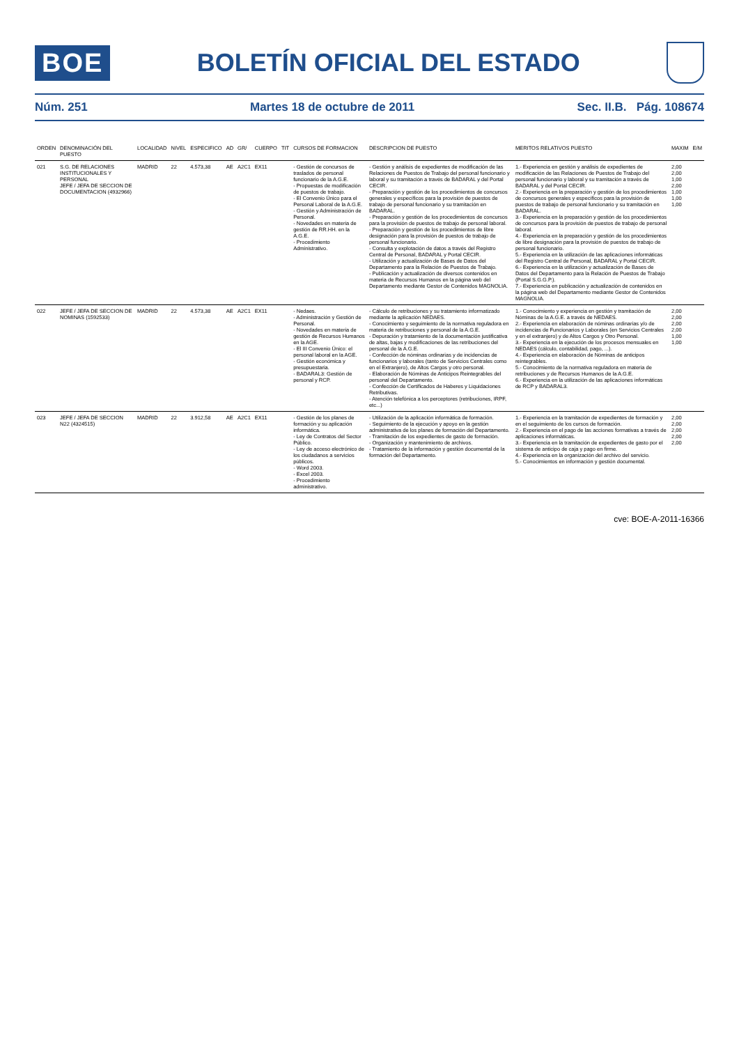BOE
BOLETÍN OFICIAL DEL ESTADO
Núm. 251 Martes 18 de octubre de 2011 Sec. II.B. Pág. 108674
| ORDEN | DENOMINACIÓN DEL PUESTO | LOCALIDAD | NIVEL | ESPECIFICO | AD | GR/ | CUERPO | TIT | CURSOS DE FORMACION | DESCRIPCION DE PUESTO | MERITOS RELATIVOS PUESTO | MAXIM | E/M |
| --- | --- | --- | --- | --- | --- | --- | --- | --- | --- | --- | --- | --- | --- |
| 021 | S.G. DE RELACIONES INSTITUCIONALES Y PERSONAL JEFE / JEFA DE SECCION DE DOCUMENTACION (4932966) | MADRID | 22 | 4.573,38 | AE | A2C1 | EX11 | | - Gestión de concursos de traslados de personal funcionario de la A.G.E. - Propuestas de modificación de puestos de trabajo. - El Convenio Único para el Personal Laboral de la A.G.E. - Gestión y Administración de Personal. - Novedades en materia de gestión de RR.HH. en la A.G.E. - Procedimiento Administrativo. | - Gestión y análisis de expedientes de modificación de las Relaciones de Puestos de Trabajo del personal funcionario y laboral y su tramitación a través de BADARAL y del Portal CECIR. - Preparación y gestión de los procedimientos de concursos generales y específicos para la provisión de puestos de trabajo de personal funcionario y su tramitación en BADARAL. - Preparación y gestión de los procedimientos de concursos para la provisión de puestos de trabajo de personal laboral. - Preparación y gestión de los procedimientos de libre designación para la provisión de puestos de trabajo de personal funcionario. - Consulta y explotación de datos a través del Registro Central de Personal, BADARAL y Portal CECIR. - Utilización y actualización de Bases de Datos del Departamento para la Relación de Puestos de Trabajo. - Publicación y actualización de diversos contenidos en materia de Recursos Humanos en la página web del Departamento mediante Gestor de Contenidos MAGNOLIA. | 1.- Experiencia en gestión y análisis de expedientes de modificación de las Relaciones de Puestos de Trabajo del personal funcionario y laboral y su tramitación a través de BADARAL y del Portal CECIR. 2.- Experiencia en la preparación y gestión de los procedimientos de concursos generales y específicos para la provisión de puestos de trabajo de personal funcionario y su tramitación en BADARAL. 3.- Experiencia en la preparación y gestión de los procedimientos de concursos para la provisión de puestos de trabajo de personal laboral. 4.- Experiencia en la preparación y gestión de los procedimientos de libre designación para la provisión de puestos de trabajo de personal funcionario. 5.- Experiencia en la utilización de las aplicaciones informáticas del Registro Central de Personal, BADARAL y Portal CECIR. 6.- Experiencia en la utilización y actualización de Bases de Datos del Departamento para la Relación de Puestos de Trabajo (Portal S.G.G.P.). 7.- Experiencia en publicación y actualización de contenidos en la página web del Departamento mediante Gestor de Contenidos MAGNOLIA. | 2,00 2,00 1,00 2,00 1,00 1,00 1,00 | |
| 022 | JEFE / JEFA DE SECCION DE NOMINAS (1592533) | MADRID | 22 | 4.573,38 | AE | A2C1 | EX11 | | - Nedaes. - Administración y Gestión de Personal. - Novedades en materia de gestión de Recursos Humanos en la AGE. - El III Convenio Único: el personal laboral en la AGE. - Gestión económica y presupuestaria. - BADARAL3: Gestión de personal y RCP. | - Cálculo de retribuciones y su tratamiento informatizado mediante la aplicación NEDAES. - Conocimiento y seguimiento de la normativa reguladora en materia de retribuciones y personal de la A.G.E. - Depuración y tratamiento de la documentación justificativa de altas, bajas y modificaciones de las retribuciones del personal de la A.G.E. - Confección de nóminas ordinarias y de incidencias de funcionarios y laborales (tanto de Servicios Centrales como en el Extranjero), de Altos Cargos y otro personal. - Elaboración de Nóminas de Anticipos Reintegrables del personal del Departamento. - Confección de Certificados de Haberes y Liquidaciones Retributivas. - Atención telefónica a los perceptores (retribuciones, IRPF, etc...) | 1.- Conocimiento y experiencia en gestión y tramitación de Nóminas de la A.G.E. a través de NEDAES. 2.- Experiencia en elaboración de nóminas ordinarias y/o de incidencias de Funcionarios y Laborales (en Servicios Centrales y en el extranjero) y de Altos Cargos y Otro Personal. 3.- Experiencia en la ejecución de los procesos mensuales en NEDAES (cálculo, contabilidad, pago, ...). 4.- Experiencia en elaboración de Nóminas de anticipos reintegrables. 5.- Conocimiento de la normativa reguladora en materia de retribuciones y de Recursos Humanos de la A.G.E. 6.- Experiencia en la utilización de las aplicaciones informáticas de RCP y BADARAL3. | 2,00 2,00 2,00 2,00 1,00 1,00 | |
| 023 | JEFE / JEFA DE SECCION N22 (4324515) | MADRID | 22 | 3.912,58 | AE | A2C1 | EX11 | | - Gestión de los planes de formación y su aplicación informática. - Ley de Contratos del Sector Público. - Ley de acceso electrónico de los ciudadanos a servicios públicos. - Word 2003. - Excel 2003. - Procedimiento administrativo. | - Utilización de la aplicación informática de formación. - Seguimiento de la ejecución y apoyo en la gestión administrativa de los planes de formación del Departamento. - Tramitación de los expedientes de gasto de formación. - Organización y mantenimiento de archivos. - Tratamiento de la información y gestión documental de la formación del Departamento. | 1.- Experiencia en la tramitación de expedientes de formación y en el seguimiento de los cursos de formación. 2.- Experiencia en el pago de las acciones formativas a través de aplicaciones informáticas. 3.- Experiencia en la tramitación de expedientes de gasto por el sistema de anticipo de caja y pago en firme. 4.- Experiencia en la organización del archivo del servicio. 5.- Conocimientos en información y gestión documental. | 2,00 2,00 2,00 2,00 2,00 | |
cve: BOE-A-2011-16366